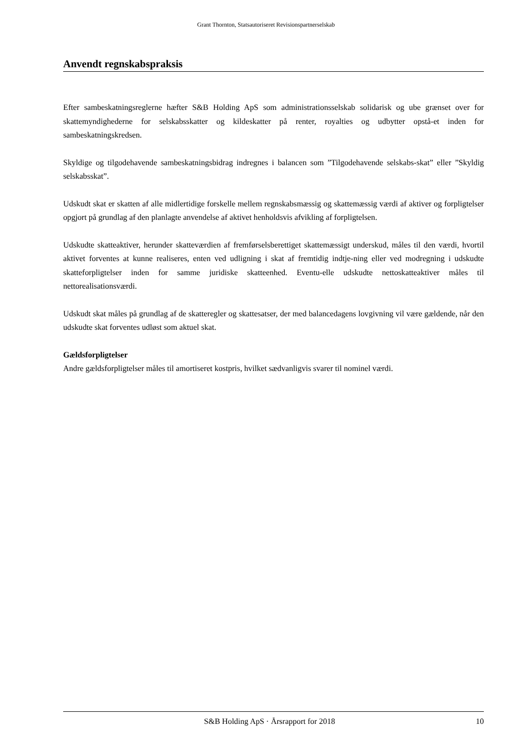Grant Thornton, Statsautoriseret Revisionspartnerselskab
Anvendt regnskabspraksis
Efter sambeskatningsreglerne hæfter S&B Holding ApS som administrationsselskab solidarisk og ube grænset over for skattemyndighederne for selskabsskatter og kildeskatter på renter, royalties og udbytter opstå-et inden for sambeskatningskredsen.
Skyldige og tilgodehavende sambeskatningsbidrag indregnes i balancen som ”Tilgodehavende selskabs-skat” eller ”Skyldig selskabsskat”.
Udskudt skat er skatten af alle midlertidige forskelle mellem regnskabsmæssig og skattemæssig værdi af aktiver og forpligtelser opgjort på grundlag af den planlagte anvendelse af aktivet henholdsvis afvikling af forpligtelsen.
Udskudte skatteaktiver, herunder skatteværdien af fremførselsberettiget skattemæssigt underskud, måles til den værdi, hvortil aktivet forventes at kunne realiseres, enten ved udligning i skat af fremtidig indtje-ning eller ved modregning i udskudte skatteforpligtelser inden for samme juridiske skatteenhed. Eventu-elle udskudte nettoskatteaktiver måles til nettorealisationsværdi.
Udskudt skat måles på grundlag af de skatteregler og skattesatser, der med balancedagens lovgivning vil være gældende, når den udskudte skat forventes udløst som aktuel skat.
Gældsforpligtelser
Andre gældsforpligtelser måles til amortiseret kostpris, hvilket sædvanligvis svarer til nominel værdi.
S&B Holding ApS · Årsrapport for 2018 10